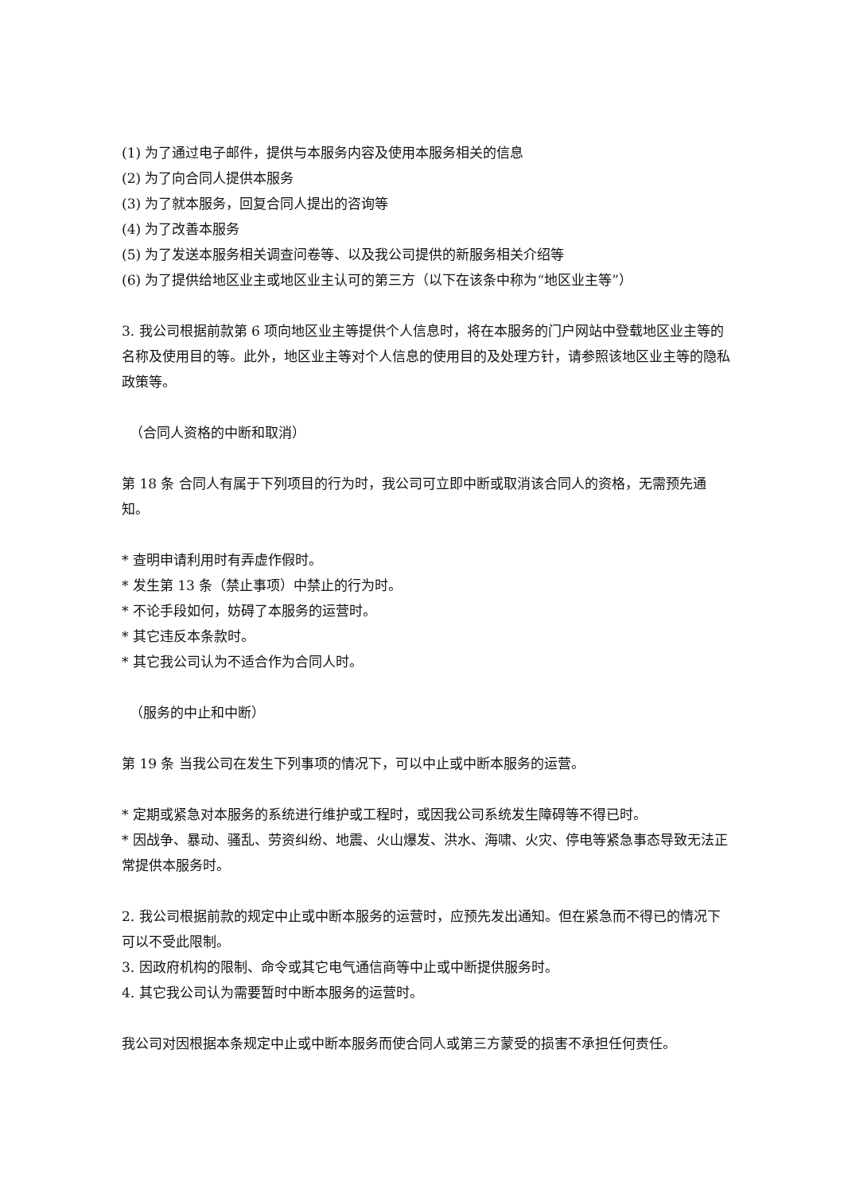(1) 为了通过电子邮件，提供与本服务内容及使用本服务相关的信息
(2) 为了向合同人提供本服务
(3) 为了就本服务，回复合同人提出的咨询等
(4) 为了改善本服务
(5) 为了发送本服务相关调查问卷等、以及我公司提供的新服务相关介绍等
(6) 为了提供给地区业主或地区业主认可的第三方（以下在该条中称为“地区业主等”）
3. 我公司根据前款第 6 项向地区业主等提供个人信息时，将在本服务的门户网站中登载地区业主等的名称及使用目的等。此外，地区业主等对个人信息的使用目的及处理方针，请参照该地区业主等的隐私政策等。
（合同人资格的中断和取消）
第 18 条 合同人有属于下列项目的行为时，我公司可立即中断或取消该合同人的资格，无需预先通知。
* 查明申请利用时有弄虚作假时。
* 发生第 13 条（禁止事项）中禁止的行为时。
* 不论手段如何，妨碍了本服务的运营时。
* 其它违反本条款时。
* 其它我公司认为不适合作为合同人时。
（服务的中止和中断）
第 19 条 当我公司在发生下列事项的情况下，可以中止或中断本服务的运营。
* 定期或紧急对本服务的系统进行维护或工程时，或因我公司系统发生障碍等不得已时。
* 因战争、暴动、骚乱、劳资纠纷、地震、火山爆发、洪水、海啸、火灾、停电等紧急事态导致无法正常提供本服务时。
2. 我公司根据前款的规定中止或中断本服务的运营时，应预先发出通知。但在紧急而不得已的情况下可以不受此限制。
3. 因政府机构的限制、命令或其它电气通信商等中止或中断提供服务时。
4. 其它我公司认为需要暂时中断本服务的运营时。
我公司对因根据本条规定中止或中断本服务而使合同人或第三方蒙受的损害不承担任何责任。